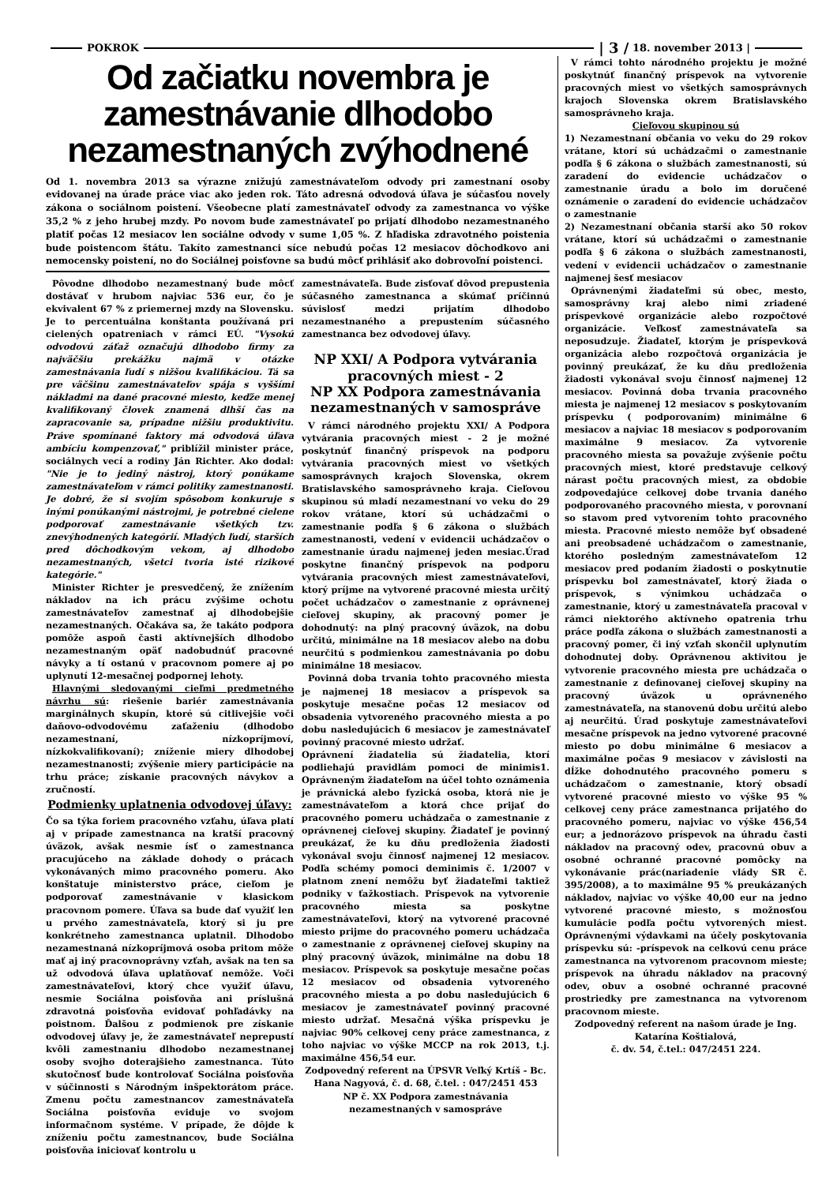POKROK | 3 / 18. november 2013 |
Od začiatku novembra je zamestnávanie dlhodobo nezamestnaných zvýhodnené
Od 1. novembra 2013 sa výrazne znižujú zamestnávateľom odvody pri zamestnaní osoby evidovanej na úrade práce viac ako jeden rok. Táto adresná odvodová úľava je súčasťou novely zákona o sociálnom poistení. Všeobecne platí zamestnávateľ odvody za zamestnanca vo výške 35,2 % z jeho hrubej mzdy. Po novom bude zamestnávateľ po prijatí dlhodobo nezamestnaného platiť počas 12 mesiacov len sociálne odvody v sume 1,05 %. Z hľadiska zdravotného poistenia bude poistencom štátu. Takíto zamestnanci síce nebudú počas 12 mesiacov dôchodkovo ani nemocensky poistení, no do Sociálnej poisťovne sa budú môcť prihlásiť ako dobrovoľní poistenci.
Pôvodne dlhodobo nezamestnaný bude môcť dostávať v hrubom najviac 536 eur, čo je ekvivalent 67 % z priemernej mzdy na Slovensku. Je to percentuálna konštanta používaná pri cielených opatreniach v rámci EÚ. "Vysokú odvodovú záťaž označujú dlhodobo firmy za najväčšiu prekážku najmä v otázke zamestnávania ľudí s nižšou kvalifikáciou. Tá sa pre väčšinu zamestnávateľov spája s vyššími nákladmi na dané pracovné miesto, keďže menej kvalifikovaný človek znamená dlhší čas na zapracovanie sa, prípadne nižšiu produktivitu. Práve spomínané faktory má odvodová úľava ambíciu kompenzovať," priblížil minister práce, sociálnych vecí a rodiny Ján Richter. Ako dodal: "Nie je to jediný nástroj, ktorý ponúkame zamestnávateľom v rámci politiky zamestnanosti. Je dobré, že si svojím spôsobom konkuruje s inými ponúkanými nástrojmi, je potrebné cielene podporovať zamestnávanie všetkých tzv. znevýhodnených kategórií. Mladých ľudí, starších pred dôchodkovým vekom, aj dlhodobo nezamestnaných, všetci tvoria isté rizikové kategórie."
Minister Richter je presvedčený, že znížením nákladov na ich prácu zvýšime ochotu zamestnávateľov zamestnať aj dlhodobejšie nezamestnaných. Očakáva sa, že takáto podpora pomôže aspoň časti aktívnejších dlhodobo nezamestnaným opäť nadobudnúť pracovné návyky a tí ostanú v pracovnom pomere aj po uplynutí 12-mesačnej podpornej lehoty.
Hlavnými sledovanými cieľmi predmetného návrhu sú: riešenie bariér zamestnávania marginálnych skupín, ktoré sú citlivejšie voči daňovo-odvodovému zaťaženiu (dlhodobo nezamestnaní, nízkopríjmoví, nízkokvalifikovaní); zníženie miery dlhodobej nezamestnanosti; zvýšenie miery participácie na trhu práce; získanie pracovných návykov a zručností.
Podmienky uplatnenia odvodovej úľavy:
Čo sa týka foriem pracovného vzťahu, úľava platí aj v prípade zamestnanca na kratší pracovný úväzok, avšak nesmie ísť o zamestnanca pracujúceho na základe dohody o prácach vykonávaných mimo pracovného pomeru. Ako konštatuje ministerstvo práce, cieľom je podporovať zamestnávanie v klasickom pracovnom pomere. Úľava sa bude dať využiť len u prvého zamestnávateľa, ktorý si ju pre konkrétneho zamestnanca uplatnil. Dlhodobo nezamestnaná nízkopríjmová osoba pritom môže mať aj iný pracovnoprávny vzťah, avšak na ten sa už odvodová úľava uplatňovať nemôže. Voči zamestnávateľovi, ktorý chce využiť úľavu, nesmie Sociálna poisťovňa ani príslušná zdravotná poisťovňa evidovať pohľadávky na poistnom. Ďalšou z podmienok pre získanie odvodovej úľavy je, že zamestnávateľ neprepustí kvôli zamestnaniu dlhodobo nezamestnanej osoby svojho doterajšieho zamestnanca. Túto skutočnosť bude kontrolovať Sociálna poisťovňa v súčinnosti s Národným inšpektorátom práce. Zmenu počtu zamestnancov zamestnávateľa Sociálna poisťovňa eviduje vo svojom informačnom systéme. V prípade, že dôjde k zníženiu počtu zamestnancov, bude Sociálna poisťovňa iniciovať kontrolu u
zamestnávateľa. Bude zisťovať dôvod prepustenia súčasného zamestnanca a skúmať príčinnú súvislosť medzi prijatím dlhodobo nezamestnaného a prepustením súčasného zamestnanca bez odvodovej úľavy.
NP XXI/ A Podpora vytvárania pracovných miest - 2
NP XX Podpora zamestnávania nezamestnaných v samospráve
V rámci národného projektu XXI/ A Podpora vytvárania pracovných miest - 2 je možné poskytnúť finančný príspevok na podporu vytvárania pracovných miest vo všetkých samosprávnych krajoch Slovenska, okrem Bratislavského samosprávneho kraja. Cieľovou skupinou sú mladí nezamestnaní vo veku do 29 rokov vrátane, ktorí sú uchádzačmi o zamestnanie podľa § 6 zákona o službách zamestnanosti, vedení v evidencii uchádzačov o zamestnanie úradu najmenej jeden mesiac.Úrad poskytne finančný príspevok na podporu vytvárania pracovných miest zamestnávateľovi, ktorý príjme na vytvorené pracovné miesta určitý počet uchádzačov o zamestnanie z oprávnenej cieľovej skupiny, ak pracovný pomer je dohodnutý: na plný pracovný úväzok, na dobu určitú, minimálne na 18 mesiacov alebo na dobu neurčitú s podmienkou zamestnávania po dobu minimálne 18 mesiacov.
Povinná doba trvania tohto pracovného miesta je najmenej 18 mesiacov a príspevok sa poskytuje mesačne počas 12 mesiacov od obsadenia vytvoreného pracovného miesta a po dobu nasledujúcich 6 mesiacov je zamestnávateľ povinný pracovné miesto udržať.
Oprávnení žiadatelia sú žiadatelia, ktorí podliehajú pravidlám pomoci de minimis1. Oprávneným žiadateľom na účel tohto oznámenia je právnická alebo fyzická osoba, ktorá nie je zamestnávateľom a ktorá chce prijať do pracovného pomeru uchádzača o zamestnanie z oprávnenej cieľovej skupiny. Žiadateľ je povinný preukázať, že ku dňu predloženia žiadosti vykonával svoju činnosť najmenej 12 mesiacov. Podľa schémy pomoci deminimis č. 1/2007 v platnom znení nemôžu byť žiadateľmi taktiež podniky v ťažkostiach. Príspevok na vytvorenie pracovného miesta sa poskytne zamestnávateľovi, ktorý na vytvorené pracovné miesto prijme do pracovného pomeru uchádzača o zamestnanie z oprávnenej cieľovej skupiny na plný pracovný úväzok, minimálne na dobu 18 mesiacov. Príspevok sa poskytuje mesačne počas 12 mesiacov od obsadenia vytvoreného pracovného miesta a po dobu nasledujúcich 6 mesiacov je zamestnávateľ povinný pracovné miesto udržať. Mesačná výška príspevku je najviac 90% celkovej ceny práce zamestnanca, z toho najviac vo výške MCCP na rok 2013, t.j. maximálne 456,54 eur.
Zodpovedný referent na ÚPSVR Veľký Krtíš - Bc. Hana Nagyová, č. d. 68, č.tel. : 047/2451 453
NP č. XX Podpora zamestnávania nezamestnaných v samospráve
V rámci tohto národného projektu je možné poskytnúť finančný príspevok na vytvorenie pracovných miest vo všetkých samosprávnych krajoch Slovenska okrem Bratislavského samosprávneho kraja.
Cieľovou skupinou sú
1) Nezamestnaní občania vo veku do 29 rokov vrátane, ktorí sú uchádzačmi o zamestnanie podľa § 6 zákona o službách zamestnanosti, sú zaradení do evidencie uchádzačov o zamestnanie úradu a bolo im doručené oznámenie o zaradení do evidencie uchádzačov o zamestnanie
2) Nezamestnaní občania starší ako 50 rokov vrátane, ktorí sú uchádzačmi o zamestnanie podľa § 6 zákona o službách zamestnanosti, vedení v evidencii uchádzačov o zamestnanie najmenej šesť mesiacov
Oprávnenými žiadateľmi sú obec, mesto, samosprávny kraj alebo nimi zriadené príspevkové organizácie alebo rozpočtové organizácie. Veľkosť zamestnávateľa sa neposudzuje. Žiadateľ, ktorým je príspevková organizácia alebo rozpočtová organizácia je povinný preukázať, že ku dňu predloženia žiadosti vykonával svoju činnosť najmenej 12 mesiacov. Povinná doba trvania pracovného miesta je najmenej 12 mesiacov s poskytovaním príspevku ( podporovaním) minimálne 6 mesiacov a najviac 18 mesiacov s podporovaním maximálne 9 mesiacov. Za vytvorenie pracovného miesta sa považuje zvýšenie počtu pracovných miest, ktoré predstavuje celkový nárast počtu pracovných miest, za obdobie zodpovedajúce celkovej dobe trvania daného podporovaného pracovného miesta, v porovnaní so stavom pred vytvorením tohto pracovného miesta. Pracovné miesto nemôže byť obsadené ani preobsadené uchádzačom o zamestnanie, ktorého posledným zamestnávateľom 12 mesiacov pred podaním žiadosti o poskytnutie príspevku bol zamestnávateľ, ktorý žiada o príspevok, s výnimkou uchádzača o zamestnanie, ktorý u zamestnávateľa pracoval v rámci niektorého aktívneho opatrenia trhu práce podľa zákona o službách zamestnanosti a pracovný pomer, či iný vzťah skončil uplynutím dohodnutej doby. Oprávnenou aktivitou je vytvorenie pracovného miesta pre uchádzača o zamestnanie z definovanej cieľovej skupiny na pracovný úväzok u oprávneného zamestnávateľa, na stanovenú dobu určitú alebo aj neurčitú. Úrad poskytuje zamestnávateľovi mesačne príspevok na jedno vytvorené pracovné miesto po dobu minimálne 6 mesiacov a maximálne počas 9 mesiacov v závislosti na dĺžke dohodnutého pracovného pomeru s uchádzačom o zamestnanie, ktorý obsadí vytvorené pracovné miesto vo výške 95 % celkovej ceny práce zamestnanca prijatého do pracovného pomeru, najviac vo výške 456,54 eur; a jednorázovo príspevok na úhradu časti nákladov na pracovný odev, pracovnú obuv a osobné ochranné pracovné pomôcky na vykonávanie prác(nariadenie vlády SR č. 395/2008), a to maximálne 95 % preukázaných nákladov, najviac vo výške 40,00 eur na jedno vytvorené pracovné miesto, s možnosťou kumulácie podľa počtu vytvorených miest. Oprávnenými výdavkami na účely poskytovania príspevku sú: -príspevok na celkovú cenu práce zamestnanca na vytvorenom pracovnom mieste; príspevok na úhradu nákladov na pracovný odev, obuv a osobné ochranné pracovné prostriedky pre zamestnanca na vytvorenom pracovnom mieste.
Zodpovedný referent na našom úrade je Ing. Katarína Koštialová,
č. dv. 54, č.tel.: 047/2451 224.